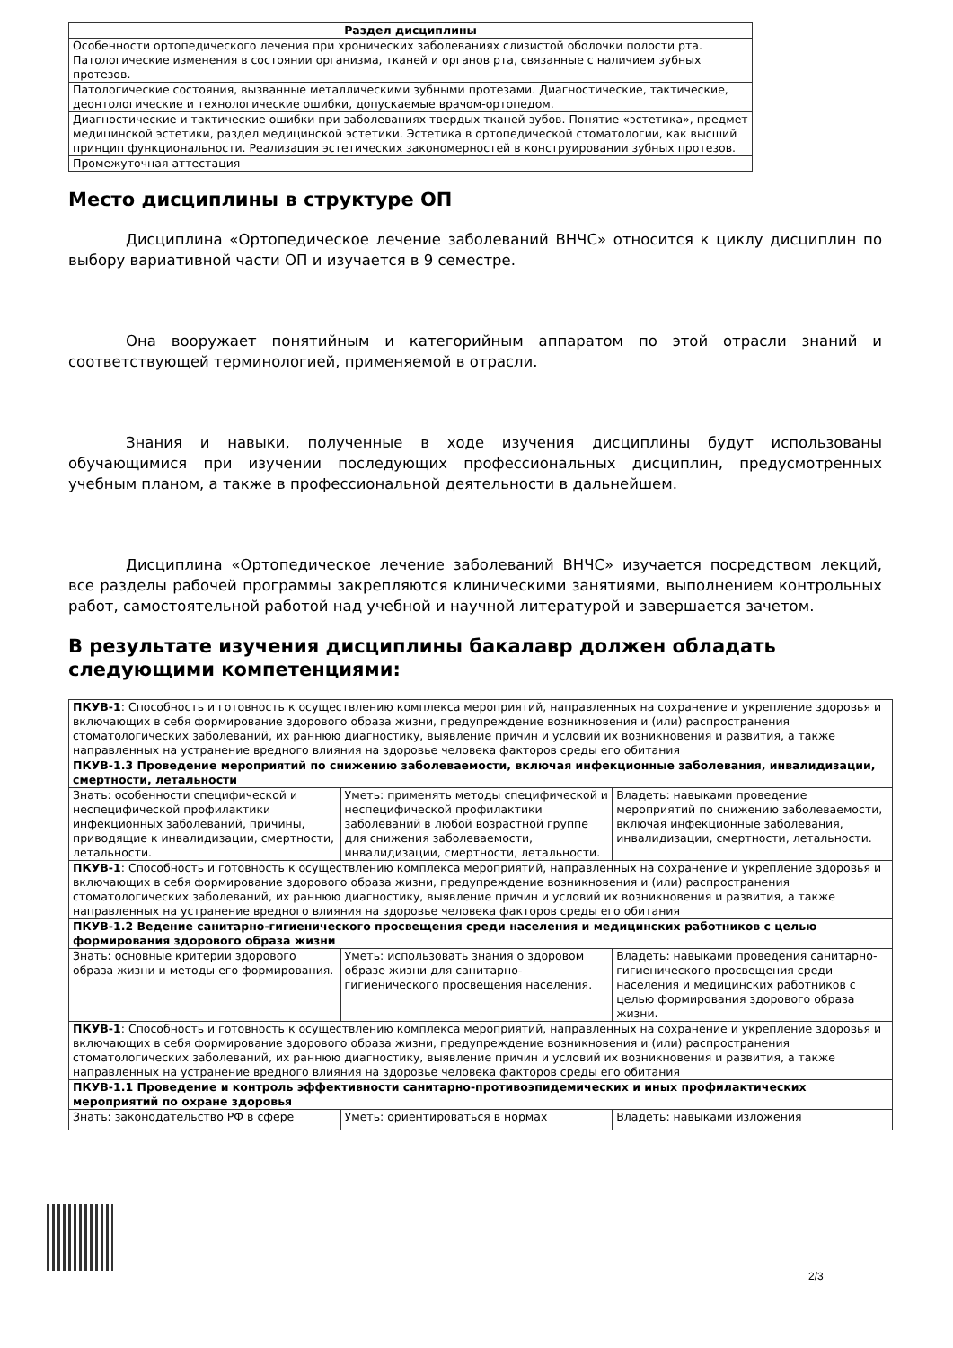| Раздел дисциплины |
| --- |
| Особенности ортопедического лечения при хронических заболеваниях слизистой оболочки полости рта. Патологические изменения в состоянии организма, тканей и органов рта, связанные с наличием зубных протезов. |
| Патологические состояния, вызванные металлическими зубными протезами. Диагностические, тактические, деонтологические и технологические ошибки, допускаемые врачом-ортопедом. |
| Диагностические и тактические ошибки при заболеваниях твердых тканей зубов. Понятие «эстетика», предмет медицинской эстетики, раздел медицинской эстетики. Эстетика в ортопедической стоматологии, как высший принцип функциональности. Реализация эстетических закономерностей в конструировании зубных протезов. |
| Промежуточная аттестация |
Место дисциплины в структуре ОП
Дисциплина «Ортопедическое лечение заболеваний ВНЧС» относится к циклу дисциплин по выбору вариативной части ОП и изучается в 9 семестре.
Она вооружает понятийным и категорийным аппаратом по этой отрасли знаний и соответствующей терминологией, применяемой в отрасли.
Знания и навыки, полученные в ходе изучения дисциплины будут использованы обучающимися при изучении последующих профессиональных дисциплин, предусмотренных учебным планом, а также в профессиональной деятельности в дальнейшем.
Дисциплина «Ортопедическое лечение заболеваний ВНЧС» изучается посредством лекций, все разделы рабочей программы закрепляются клиническими занятиями, выполнением контрольных работ, самостоятельной работой над учебной и научной литературой и завершается зачетом.
В результате изучения дисциплины бакалавр должен обладать следующими компетенциями:
| ПКУВ-1 : Способность и готовность к осуществлению комплекса мероприятий, направленных на сохранение и укрепление здоровья и включающих в себя формирование здорового образа жизни, предупреждение возникновения и (или) распространения стоматологических заболеваний, их раннюю диагностику, выявление причин и условий их возникновения и развития, а также направленных на устранение вредного влияния на здоровье человека факторов среды его обитания | | |
| ПКУВ-1.3 Проведение мероприятий по снижению заболеваемости, включая инфекционные заболевания, инвалидизации, смертности, летальности | | |
| Знать: особенности специфической и неспецифической профилактики инфекционных заболеваний, причины, приводящие к инвалидизации, смертности, летальности. | Уметь: применять методы специфической и неспецифической профилактики заболеваний в любой возрастной группе для снижения заболеваемости, инвалидизации, смертности, летальности. | Владеть: навыками проведение мероприятий по снижению заболеваемости, включая инфекционные заболевания, инвалидизации, смертности, летальности. |
| ПКУВ-1 : Способность и готовность к осуществлению комплекса мероприятий, направленных на сохранение и укрепление здоровья и включающих в себя формирование здорового образа жизни, предупреждение возникновения и (или) распространения стоматологических заболеваний, их раннюю диагностику, выявление причин и условий их возникновения и развития, а также направленных на устранение вредного влияния на здоровье человека факторов среды его обитания | | |
| ПКУВ-1.2 Ведение санитарно-гигиенического просвещения среди населения и медицинских работников с целью формирования здорового образа жизни | | |
| Знать: основные критерии здорового образа жизни и методы его формирования. | Уметь: использовать знания о здоровом образе жизни для санитарно-гигиенического просвещения населения. | Владеть: навыками проведения санитарно-гигиенического просвещения среди населения и медицинских работников с целью формирования здорового образа жизни. |
| ПКУВ-1 : Способность и готовность к осуществлению комплекса мероприятий, направленных на сохранение и укрепление здоровья и включающих в себя формирование здорового образа жизни, предупреждение возникновения и (или) распространения стоматологических заболеваний, их раннюю диагностику, выявление причин и условий их возникновения и развития, а также направленных на устранение вредного влияния на здоровье человека факторов среды его обитания | | |
| ПКУВ-1.1 Проведение и контроль эффективности санитарно-противоэпидемических и иных профилактических мероприятий по охране здоровья | | |
| Знать: законодательство РФ в сфере | Уметь: ориентироваться в нормах | Владеть: навыками изложения |
2/3